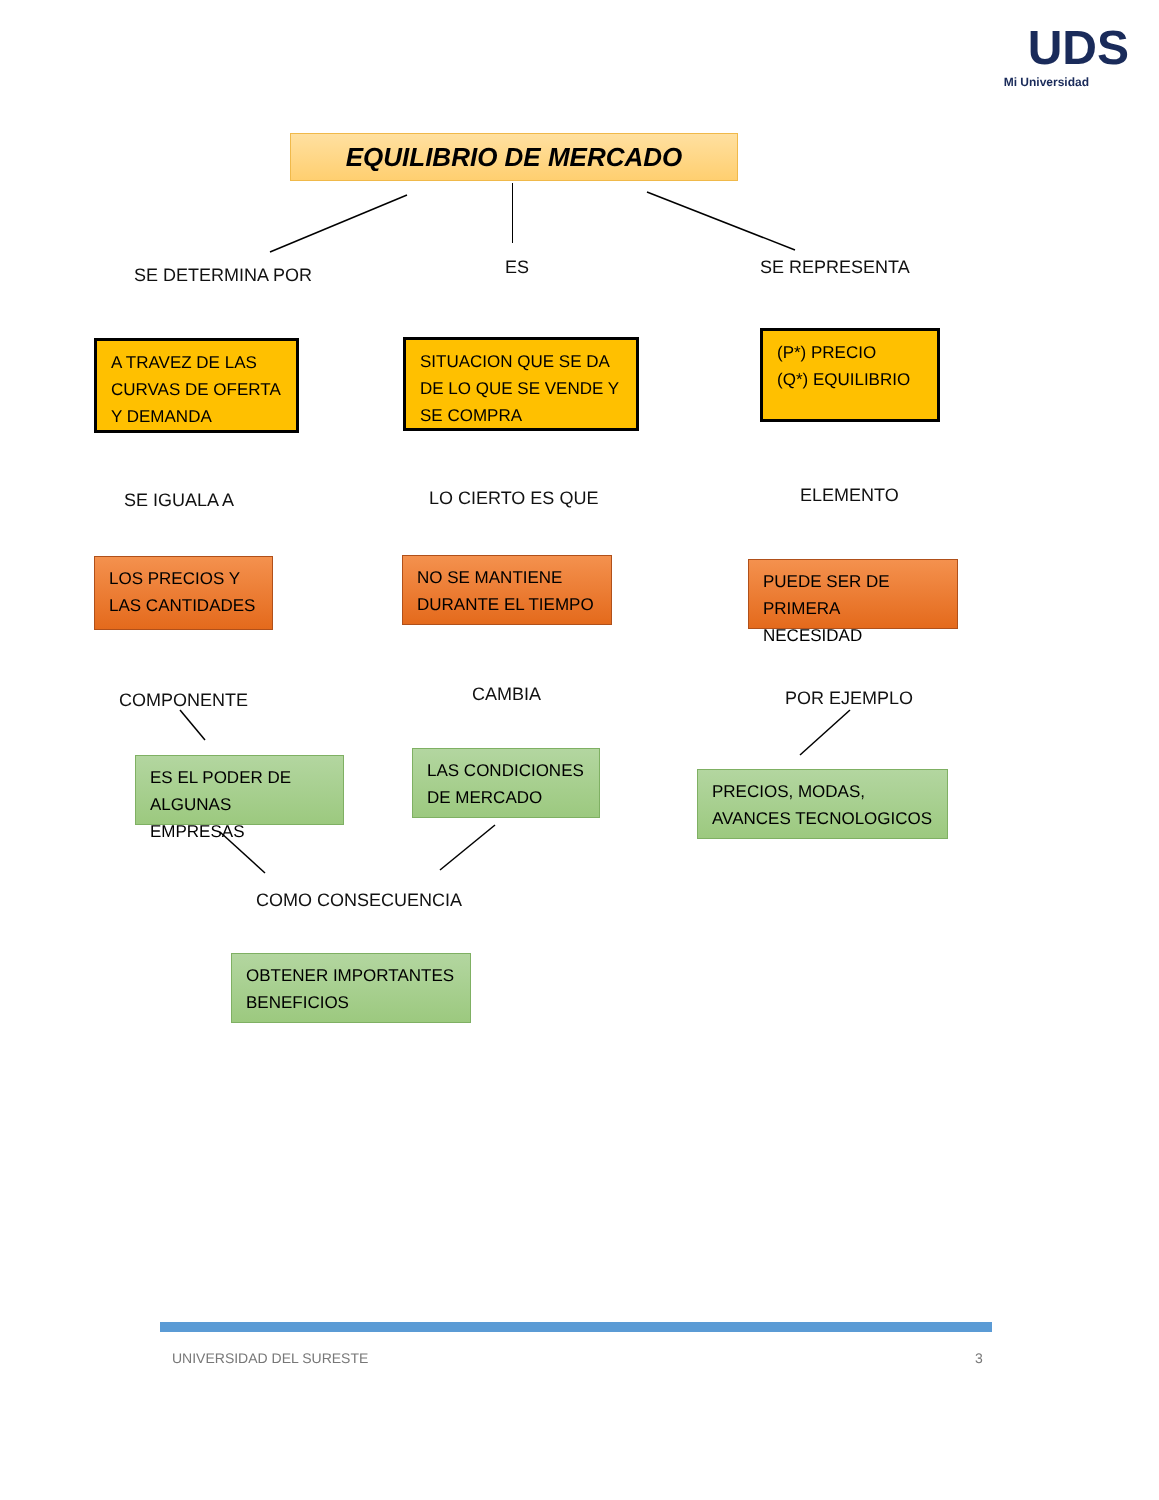UDS
Mi Universidad
EQUILIBRIO DE MERCADO
SE DETERMINA POR ES SE REPRESENTA
A TRAVEZ DE LAS CURVAS DE OFERTA Y DEMANDA
SITUACION QUE SE DA DE LO QUE SE VENDE Y SE COMPRA
(P*) PRECIO
(Q*) EQUILIBRIO
SE IGUALA A LO CIERTO ES QUE ELEMENTO
LOS PRECIOS Y LAS CANTIDADES
NO SE MANTIENE DURANTE EL TIEMPO
PUEDE SER DE PRIMERA NECESIDAD
COMPONENTE CAMBIA POR EJEMPLO
ES EL PODER DE ALGUNAS EMPRESAS
LAS CONDICIONES DE MERCADO
PRECIOS, MODAS, AVANCES TECNOLOGICOS
COMO CONSECUENCIA
OBTENER IMPORTANTES BENEFICIOS
UNIVERSIDAD DEL SURESTE 3